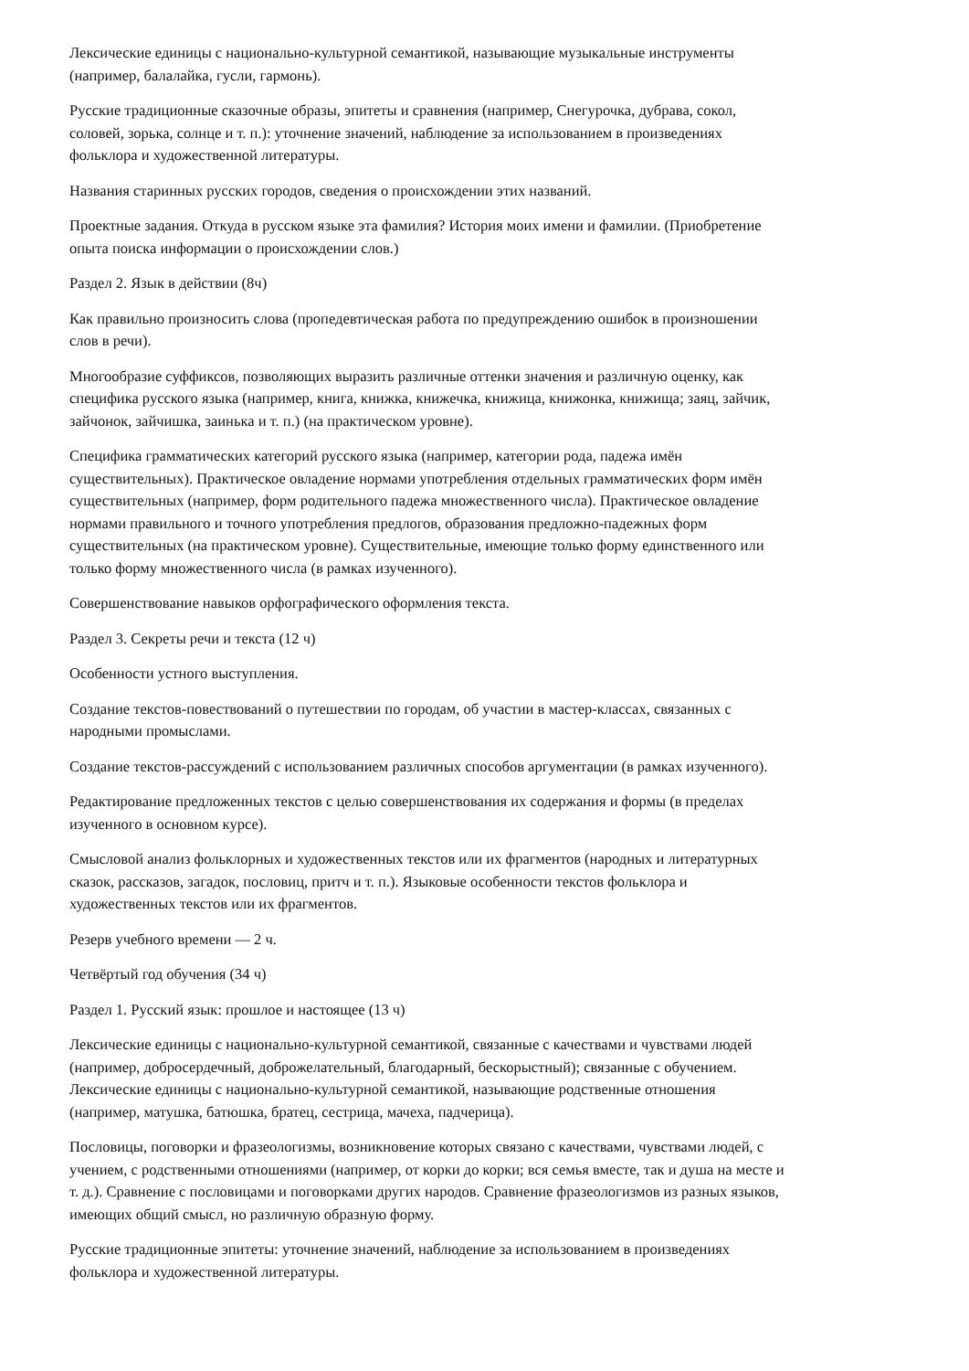Лексические единицы с национально-культурной семантикой, называющие музыкальные инструменты
(например, балалайка, гусли, гармонь).
Русские традиционные сказочные образы, эпитеты и сравнения (например, Снегурочка, дубрава, сокол,
соловей, зорька, солнце и т. п.): уточнение значений, наблюдение за использованием в произведениях
фольклора и художественной литературы.
Названия старинных русских городов, сведения о происхождении этих названий.
Проектные задания. Откуда в русском языке эта фамилия? История моих имени и фамилии. (Приобретение
опыта поиска информации о происхождении слов.)
Раздел 2. Язык в действии (8ч)
Как правильно произносить слова (пропедевтическая работа по предупреждению ошибок в произношении
слов в речи).
Многообразие суффиксов, позволяющих выразить различные оттенки значения и различную оценку, как
специфика русского языка (например, книга, книжка, книжечка, книжица, книжонка, книжища; заяц, зайчик,
зайчонок, зайчишка, заинька и т. п.) (на практическом уровне).
Специфика грамматических категорий русского языка (например, категории рода, падежа имён
существительных). Практическое овладение нормами употребления отдельных грамматических форм имён
существительных (например, форм родительного падежа множественного числа). Практическое овладение
нормами правильного и точного употребления предлогов, образования предложно-падежных форм
существительных (на практическом уровне). Существительные, имеющие только форму единственного или
только форму множественного числа (в рамках изученного).
Совершенствование навыков орфографического оформления текста.
Раздел 3. Секреты речи и текста (12 ч)
Особенности устного выступления.
Создание текстов-повествований о путешествии по городам, об участии в мастер-классах, связанных с
народными промыслами.
Создание текстов-рассуждений с использованием различных способов аргументации (в рамках изученного).
Редактирование предложенных текстов с целью совершенствования их содержания и формы (в пределах
изученного в основном курсе).
Смысловой анализ фольклорных и художественных текстов или их фрагментов (народных и литературных
сказок, рассказов, загадок, пословиц, притч и т. п.). Языковые особенности текстов фольклора и
художественных текстов или их фрагментов.
Резерв учебного времени — 2 ч.
Четвёртый год обучения (34 ч)
Раздел 1. Русский язык: прошлое и настоящее (13 ч)
Лексические единицы с национально-культурной семантикой, связанные с качествами и чувствами людей
(например, добросердечный, доброжелательный, благодарный, бескорыстный); связанные с обучением.
Лексические единицы с национально-культурной семантикой, называющие родственные отношения
(например, матушка, батюшка, братец, сестрица, мачеха, падчерица).
Пословицы, поговорки и фразеологизмы, возникновение которых связано с качествами, чувствами людей, с
учением, с родственными отношениями (например, от корки до корки; вся семья вместе, так и душа на месте и
т. д.). Сравнение с пословицами и поговорками других народов. Сравнение фразеологизмов из разных языков,
имеющих общий смысл, но различную образную форму.
Русские традиционные эпитеты: уточнение значений, наблюдение за использованием в произведениях
фольклора и художественной литературы.